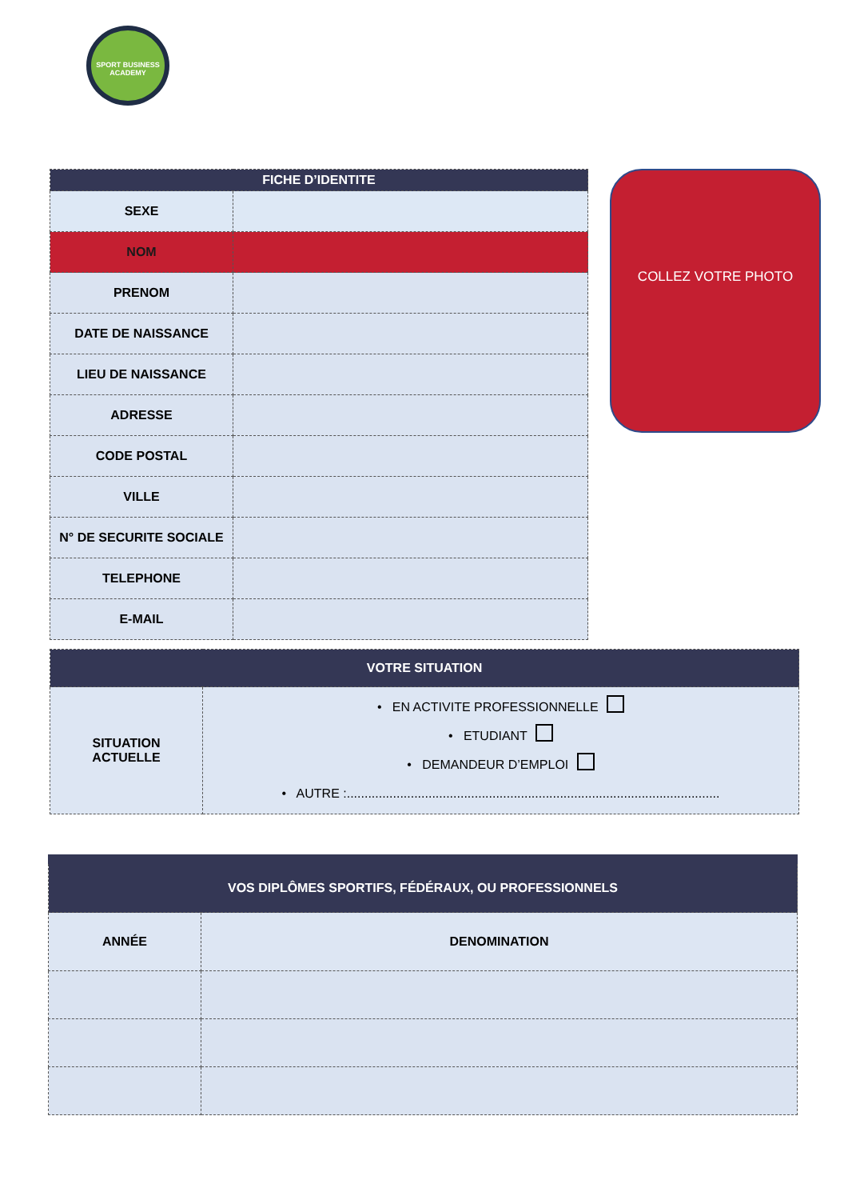SPORT BUSINESS ACADEMY
| FICHE D’IDENTITE | |
| --- | --- |
| SEXE | |
| NOM | |
| PRENOM | |
| DATE DE NAISSANCE | |
| LIEU DE NAISSANCE | |
| ADRESSE | |
| CODE POSTAL | |
| VILLE | |
| N° DE SECURITE SOCIALE | |
| TELEPHONE | |
| E-MAIL | |
COLLEZ VOTRE PHOTO
| VOTRE SITUATION | |
| --- | --- |
| SITUATION ACTUELLE | • EN ACTIVITE PROFESSIONNELLE • ETUDIANT • DEMANDEUR D’EMPLOI • AUTRE :......................................................................................................... |
| VOS DIPLÔMES SPORTIFS, FÉDÉRAUX, OU PROFESSIONNELS | |
| --- | --- |
| ANNÉE | DENOMINATION |